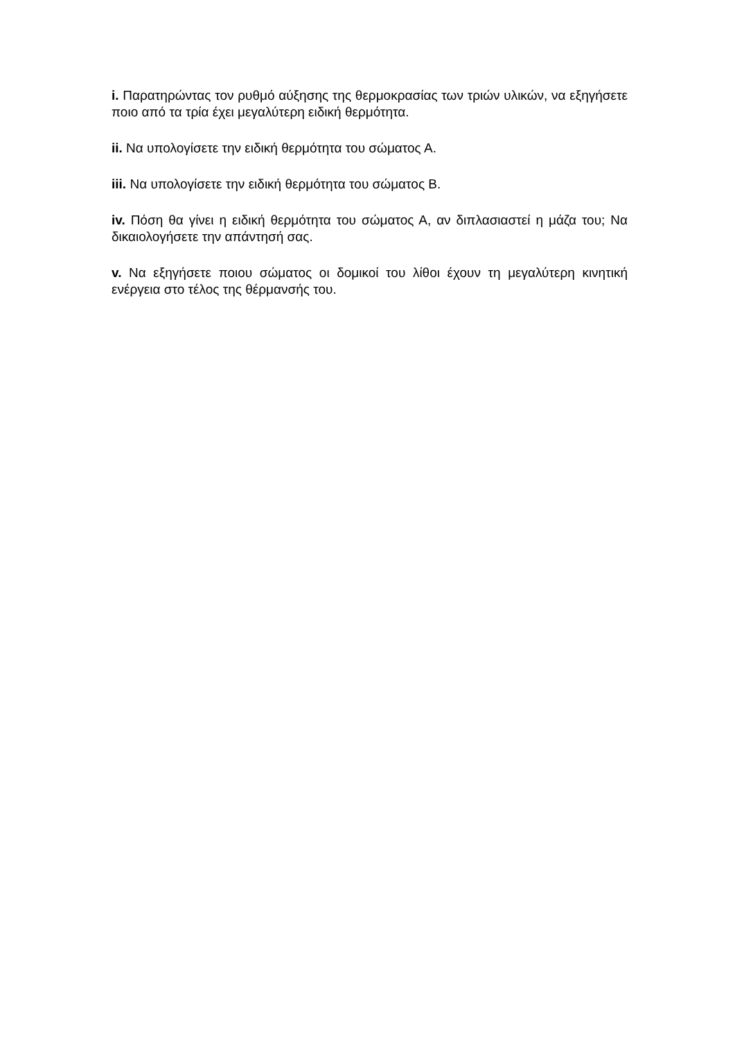i. Παρατηρώντας τον ρυθμό αύξησης της θερμοκρασίας των τριών υλικών, να εξηγήσετε ποιο από τα τρία έχει μεγαλύτερη ειδική θερμότητα.
ii. Να υπολογίσετε την ειδική θερμότητα του σώματος Α.
iii. Να υπολογίσετε την ειδική θερμότητα του σώματος Β.
iv. Πόση θα γίνει η ειδική θερμότητα του σώματος Α, αν διπλασιαστεί η μάζα του; Να δικαιολογήσετε την απάντησή σας.
v. Να εξηγήσετε ποιου σώματος οι δομικοί του λίθοι έχουν τη μεγαλύτερη κινητική ενέργεια στο τέλος της θέρμανσής του.